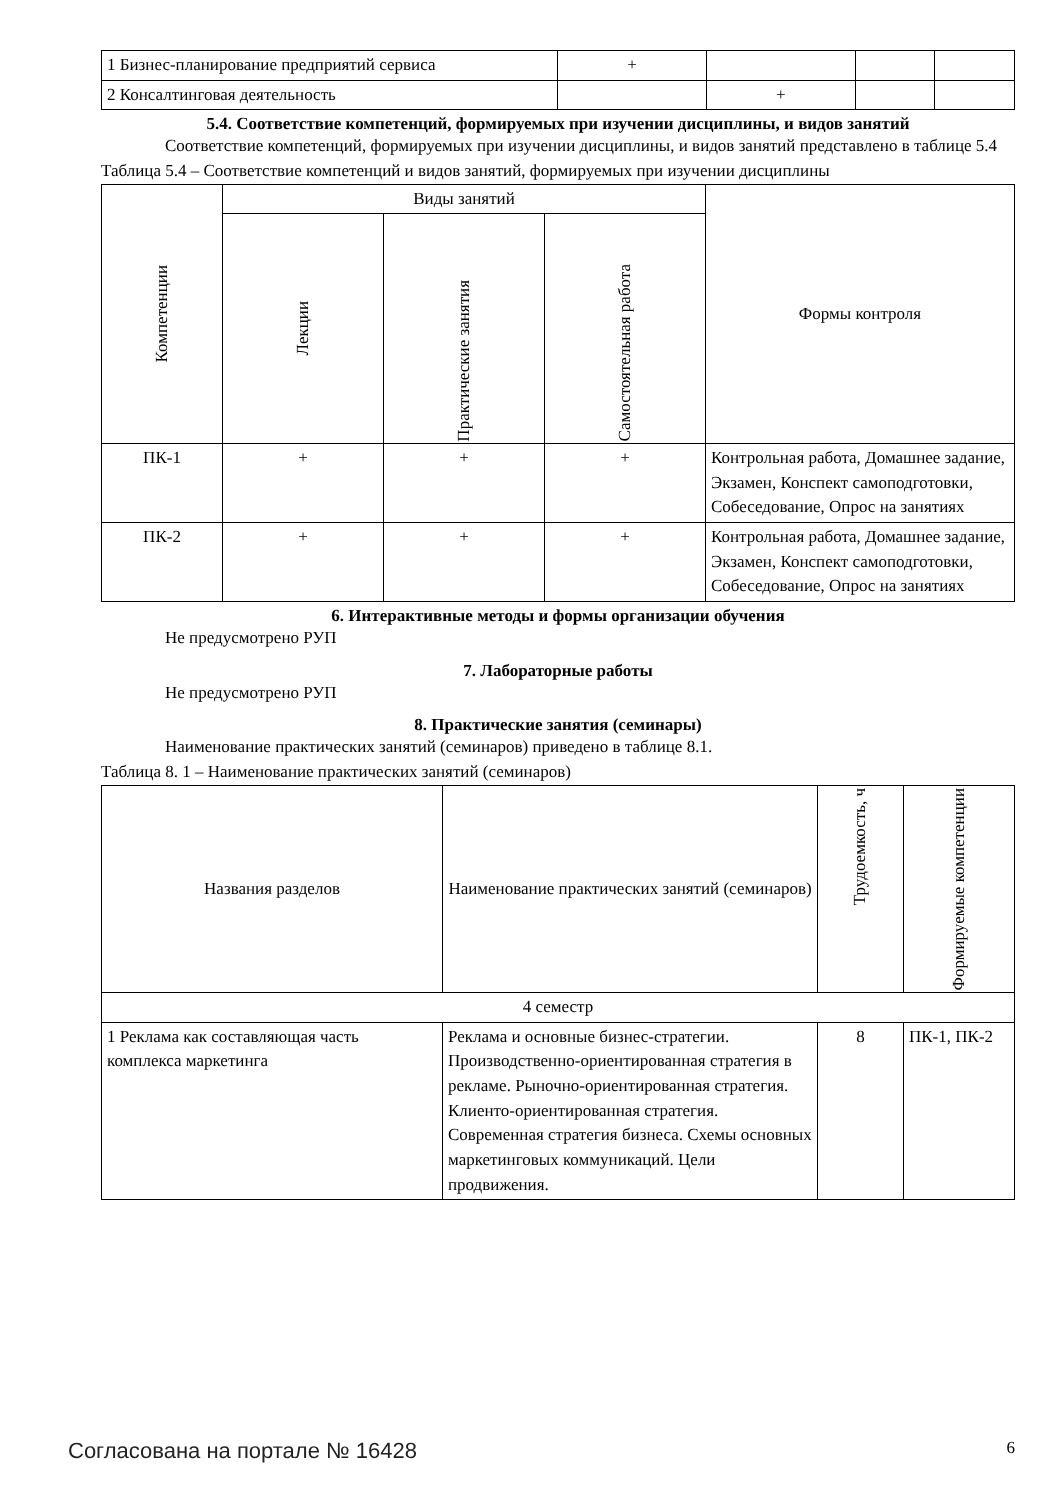| 1 Бизнес-планирование предприятий сервиса | + | | | |
| 2 Консалтинговая деятельность | | + | | |
5.4. Соответствие компетенций, формируемых при изучении дисциплины, и видов занятий
Соответствие компетенций, формируемых при изучении дисциплины, и видов занятий представлено в таблице 5.4
Таблица 5.4 – Соответствие компетенций и видов занятий, формируемых при изучении дисциплины
| Компетенции | Виды занятий | | | Формы контроля |
| | Лекции | Практические занятия | Самостоятельная работа | |
| ПК-1 | + | + | + | Контрольная работа, Домашнее задание, Экзамен, Конспект самоподготовки, Собеседование, Опрос на занятиях |
| ПК-2 | + | + | + | Контрольная работа, Домашнее задание, Экзамен, Конспект самоподготовки, Собеседование, Опрос на занятиях |
6. Интерактивные методы и формы организации обучения
Не предусмотрено РУП
7. Лабораторные работы
Не предусмотрено РУП
8. Практические занятия (семинары)
Наименование практических занятий (семинаров) приведено в таблице 8.1.
Таблица 8. 1 – Наименование практических занятий (семинаров)
| Названия разделов | Наименование практических занятий (семинаров) | Трудоемкость, ч | Формируемые компетенции |
| 4 семестр | | | |
| 1 Реклама как составляющая часть комплекса маркетинга | Реклама и основные бизнес-стратегии. Производственно-ориентированная стратегия в рекламе. Рыночно-ориентированная стратегия. Клиенто-ориентированная стратегия. Современная стратегия бизнеса. Схемы основных маркетинговых коммуникаций. Цели продвижения. | 8 | ПК-1, ПК-2 |
Согласована на портале № 16428 6